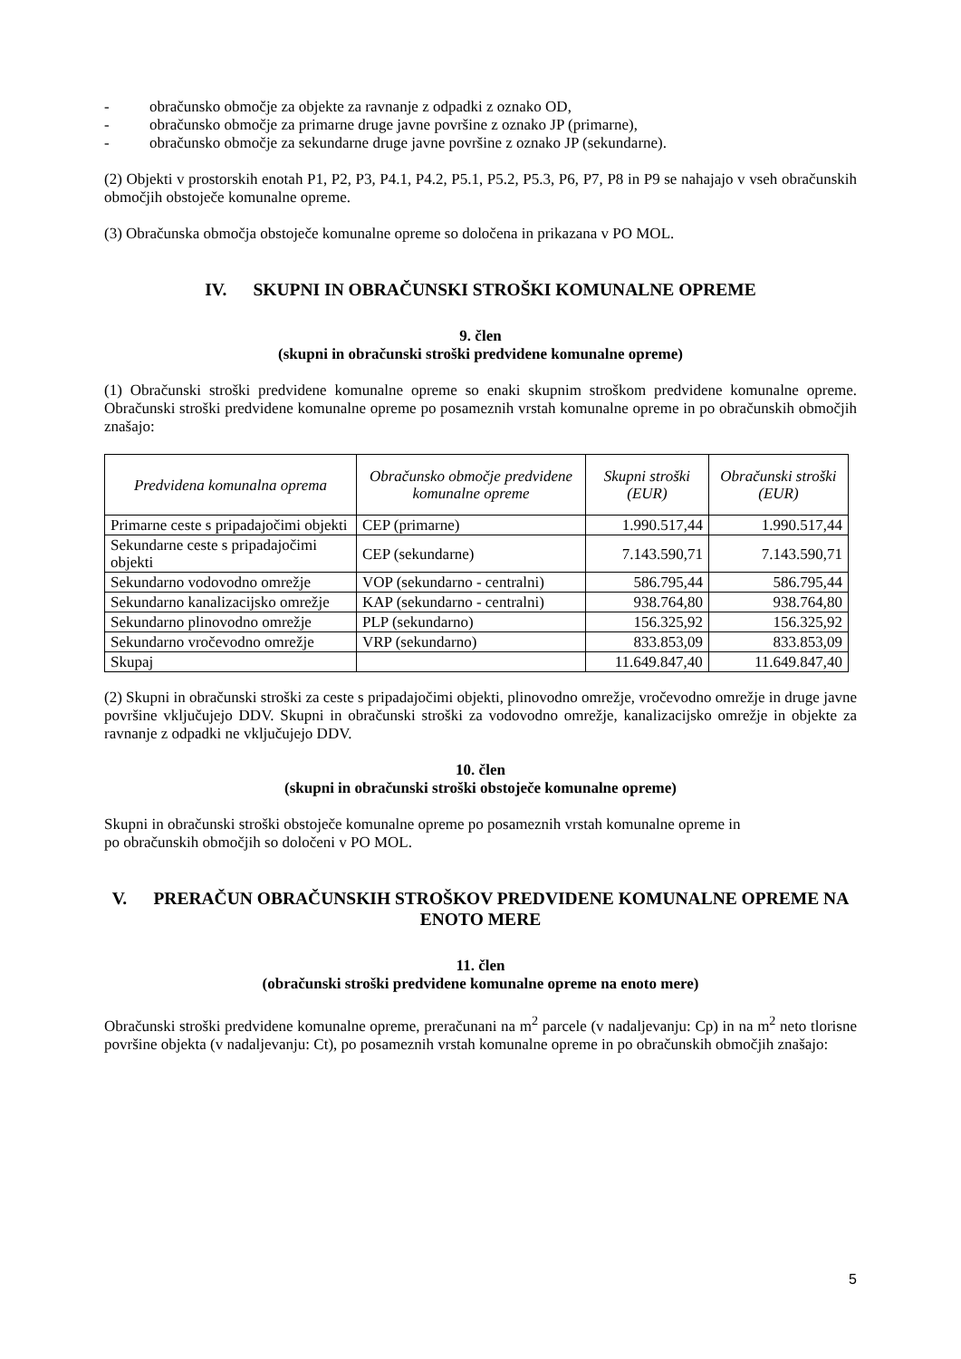- obračunsko območje za objekte za ravnanje z odpadki z oznako OD,
- obračunsko območje za primarne druge javne površine z oznako JP (primarne),
- obračunsko območje za sekundarne druge javne površine z oznako JP (sekundarne).
(2) Objekti v prostorskih enotah P1, P2, P3, P4.1, P4.2, P5.1, P5.2, P5.3, P6, P7, P8 in P9 se nahajajo v vseh obračunskih območjih obstoječe komunalne opreme.
(3) Obračunska območja obstoječe komunalne opreme so določena in prikazana v PO MOL.
IV. SKUPNI IN OBRAČUNSKI STROŠKI KOMUNALNE OPREME
9. člen
(skupni in obračunski stroški predvidene komunalne opreme)
(1) Obračunski stroški predvidene komunalne opreme so enaki skupnim stroškom predvidene komunalne opreme. Obračunski stroški predvidene komunalne opreme po posameznih vrstah komunalne opreme in po obračunskih območjih znašajo:
| Predvidena komunalna oprema | Obračunsko območje predvidene komunalne opreme | Skupni stroški (EUR) | Obračunski stroški (EUR) |
| --- | --- | --- | --- |
| Primarne ceste s pripadajočimi objekti | CEP (primarne) | 1.990.517,44 | 1.990.517,44 |
| Sekundarne ceste s pripadajočimi objekti | CEP (sekundarne) | 7.143.590,71 | 7.143.590,71 |
| Sekundarno vodovodno omrežje | VOP (sekundarno - centralni) | 586.795,44 | 586.795,44 |
| Sekundarno kanalizacijsko omrežje | KAP (sekundarno - centralni) | 938.764,80 | 938.764,80 |
| Sekundarno plinovodno omrežje | PLP (sekundarno) | 156.325,92 | 156.325,92 |
| Sekundarno vročevodno omrežje | VRP (sekundarno) | 833.853,09 | 833.853,09 |
| Skupaj | | 11.649.847,40 | 11.649.847,40 |
(2) Skupni in obračunski stroški za ceste s pripadajočimi objekti, plinovodno omrežje, vročevodno omrežje in druge javne površine vključujejo DDV. Skupni in obračunski stroški za vodovodno omrežje, kanalizacijsko omrežje in objekte za ravnanje z odpadki ne vključujejo DDV.
10. člen
(skupni in obračunski stroški obstoječe komunalne opreme)
Skupni in obračunski stroški obstoječe komunalne opreme po posameznih vrstah komunalne opreme in
po obračunskih območjih so določeni v PO MOL.
V. PRERAČUN OBRAČUNSKIH STROŠKOV PREDVIDENE KOMUNALNE OPREME NA ENOTO MERE
11. člen
(obračunski stroški predvidene komunalne opreme na enoto mere)
Obračunski stroški predvidene komunalne opreme, preračunani na m<sup>2</sup> parcele (v nadaljevanju: Cp) in na m<sup>2</sup> neto tlorisne površine objekta (v nadaljevanju: Ct), po posameznih vrstah komunalne opreme in po obračunskih območjih znašajo:
5